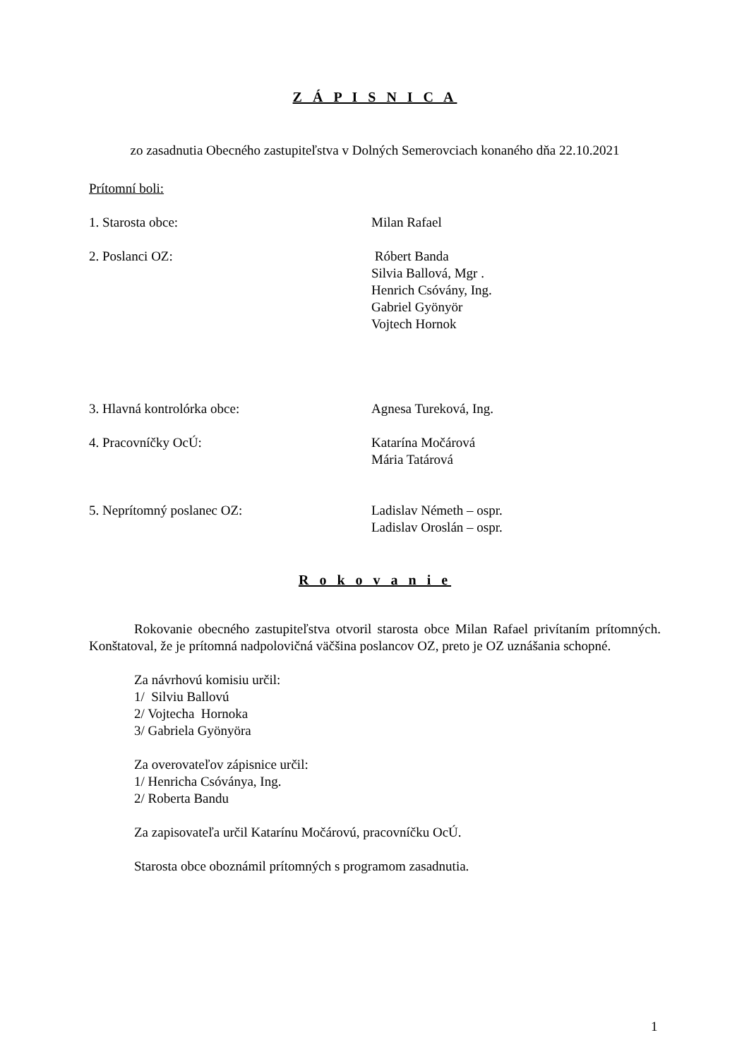Z Á P I S N I C A
zo zasadnutia Obecného zastupiteľstva v Dolných Semerovciach konaného dňa 22.10.2021
Prítomní boli:
1. Starosta obce: Milan Rafael
2. Poslanci OZ: Róbert Banda
Silvia Ballová, Mgr .
Henrich Csóvány, Ing.
Gabriel Gyönyör
Vojtech Hornok
3. Hlavná kontrolórka obce: Agnesa Tureková, Ing.
4. Pracovníčky OcÚ: Katarína Močárová
Mária Tatárová
5. Neprítomný poslanec OZ: Ladislav Németh – ospr.
Ladislav Oroslán – ospr.
R o k o v a n i e
Rokovanie obecného zastupiteľstva otvoril starosta obce Milan Rafael privítaním prítomných. Konštatoval, že je prítomná nadpolovičná väčšina poslancov OZ, preto je OZ uznášania schopné.
Za návrhovú komisiu určil:
1/ Silviu Ballovú
2/ Vojtecha Hornoka
3/ Gabriela Gyönyöra
Za overovateľov zápisnice určil:
1/ Henricha Csóványa, Ing.
2/ Roberta Bandu
Za zapisovateľa určil Katarínu Močárovú, pracovníčku OcÚ.
Starosta obce oboznámil prítomných s programom zasadnutia.
1